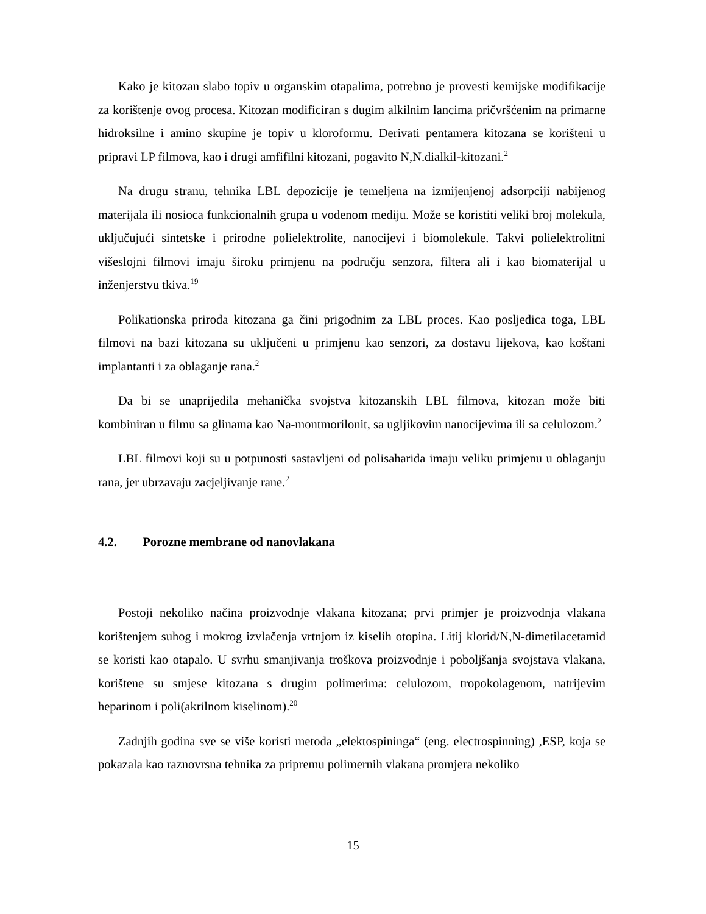Kako je kitozan slabo topiv u organskim otapalima, potrebno je provesti kemijske modifikacije za korištenje ovog procesa. Kitozan modificiran s dugim alkilnim lancima pričvršćenim na primarne hidroksilne i amino skupine je topiv u kloroformu. Derivati pentamera kitozana se korišteni u pripravi LP filmova, kao i drugi amfifilni kitozani, pogavito N,N.dialkil-kitozani.<sup>2</sup>
Na drugu stranu, tehnika LBL depozicije je temeljena na izmijenjenoj adsorpciji nabijenog materijala ili nosioca funkcionalnih grupa u vodenom mediju. Može se koristiti veliki broj molekula, uključujući sintetske i prirodne polielektrolite, nanocijevi i biomolekule. Takvi polielektrolitni višeslojni filmovi imaju široku primjenu na području senzora, filtera ali i kao biomaterijal u inženjerstvu tkiva.<sup>19</sup>
Polikationska priroda kitozana ga čini prigodnim za LBL proces. Kao posljedica toga, LBL filmovi na bazi kitozana su uključeni u primjenu kao senzori, za dostavu lijekova, kao koštani implantanti i za oblaganje rana.<sup>2</sup>
Da bi se unaprijedila mehanička svojstva kitozanskih LBL filmova, kitozan može biti kombiniran u filmu sa glinama kao Na-montmorilonit, sa ugljikovim nanocijevima ili sa celulozom.<sup>2</sup>
LBL filmovi koji su u potpunosti sastavljeni od polisaharida imaju veliku primjenu u oblaganju rana, jer ubrzavaju zacjeljivanje rane.<sup>2</sup>
4.2. Porozne membrane od nanovlakana
Postoji nekoliko načina proizvodnje vlakana kitozana; prvi primjer je proizvodnja vlakana korištenjem suhog i mokrog izvlačenja vrtnjom iz kiselih otopina. Litij klorid/N,N-dimetilacetamid se koristi kao otapalo. U svrhu smanjivanja troškova proizvodnje i poboljšanja svojstava vlakana, korištene su smjese kitozana s drugim polimerima: celulozom, tropokolagenom, natrijevim heparinom i poli(akrilnom kiselinom).<sup>20</sup>
Zadnjih godina sve se više koristi metoda „elektospininga“ (eng. electrospinning) ,ESP, koja se pokazala kao raznovrsna tehnika za pripremu polimernih vlakana promjera nekoliko
15